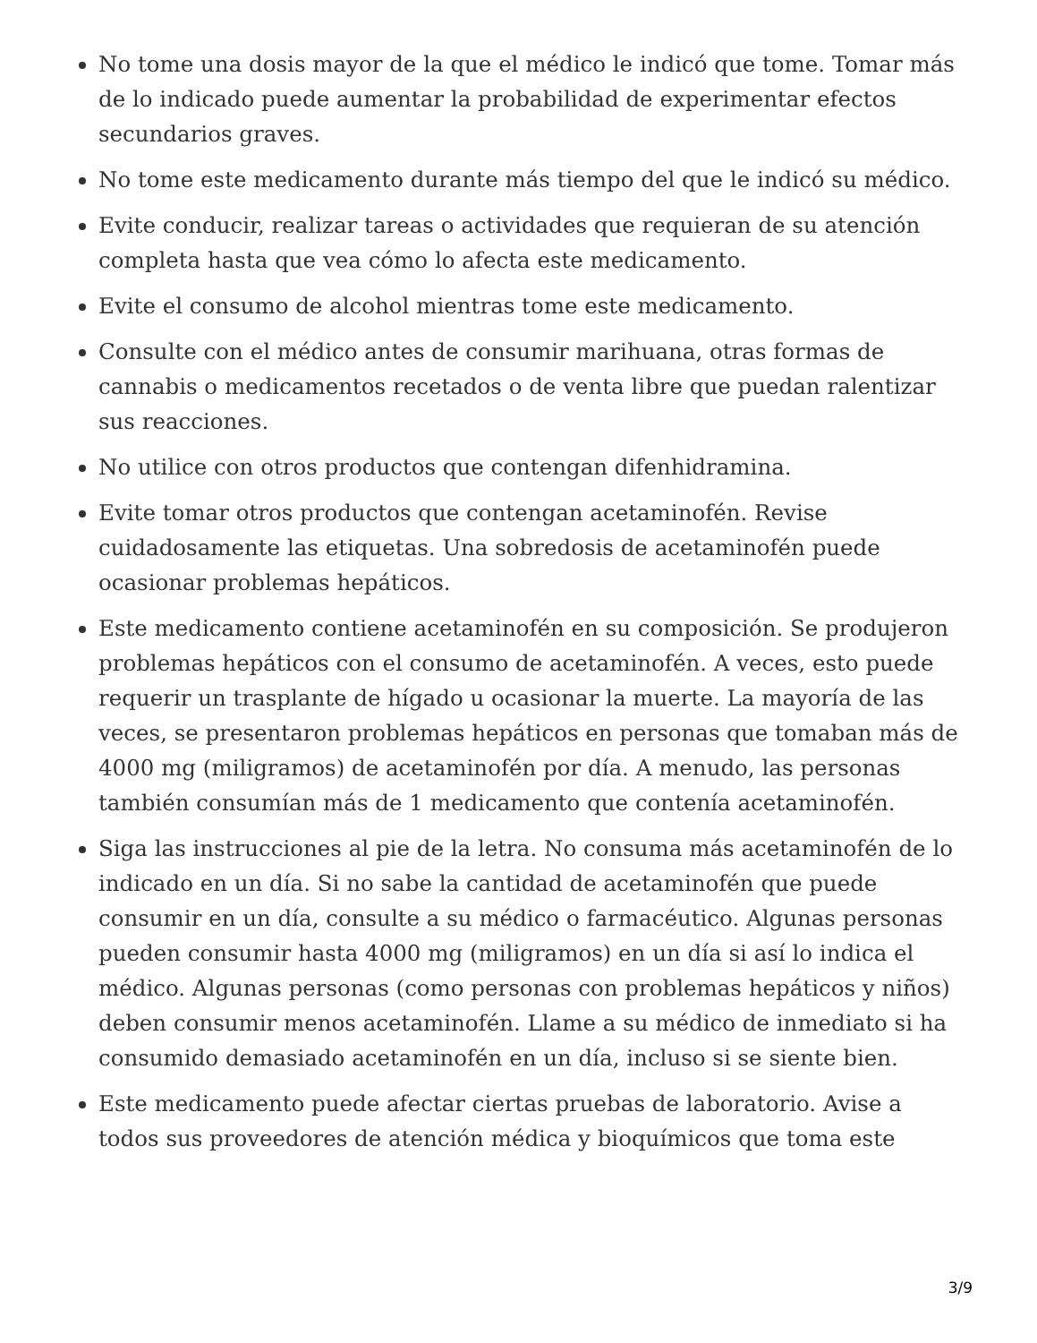No tome una dosis mayor de la que el médico le indicó que tome. Tomar más de lo indicado puede aumentar la probabilidad de experimentar efectos secundarios graves.
No tome este medicamento durante más tiempo del que le indicó su médico.
Evite conducir, realizar tareas o actividades que requieran de su atención completa hasta que vea cómo lo afecta este medicamento.
Evite el consumo de alcohol mientras tome este medicamento.
Consulte con el médico antes de consumir marihuana, otras formas de cannabis o medicamentos recetados o de venta libre que puedan ralentizar sus reacciones.
No utilice con otros productos que contengan difenhidramina.
Evite tomar otros productos que contengan acetaminofén. Revise cuidadosamente las etiquetas. Una sobredosis de acetaminofén puede ocasionar problemas hepáticos.
Este medicamento contiene acetaminofén en su composición. Se produjeron problemas hepáticos con el consumo de acetaminofén. A veces, esto puede requerir un trasplante de hígado u ocasionar la muerte. La mayoría de las veces, se presentaron problemas hepáticos en personas que tomaban más de 4000 mg (miligramos) de acetaminofén por día. A menudo, las personas también consumían más de 1 medicamento que contenía acetaminofén.
Siga las instrucciones al pie de la letra. No consuma más acetaminofén de lo indicado en un día. Si no sabe la cantidad de acetaminofén que puede consumir en un día, consulte a su médico o farmacéutico. Algunas personas pueden consumir hasta 4000 mg (miligramos) en un día si así lo indica el médico. Algunas personas (como personas con problemas hepáticos y niños) deben consumir menos acetaminofén. Llame a su médico de inmediato si ha consumido demasiado acetaminofén en un día, incluso si se siente bien.
Este medicamento puede afectar ciertas pruebas de laboratorio. Avise a todos sus proveedores de atención médica y bioquímicos que toma este
3/9